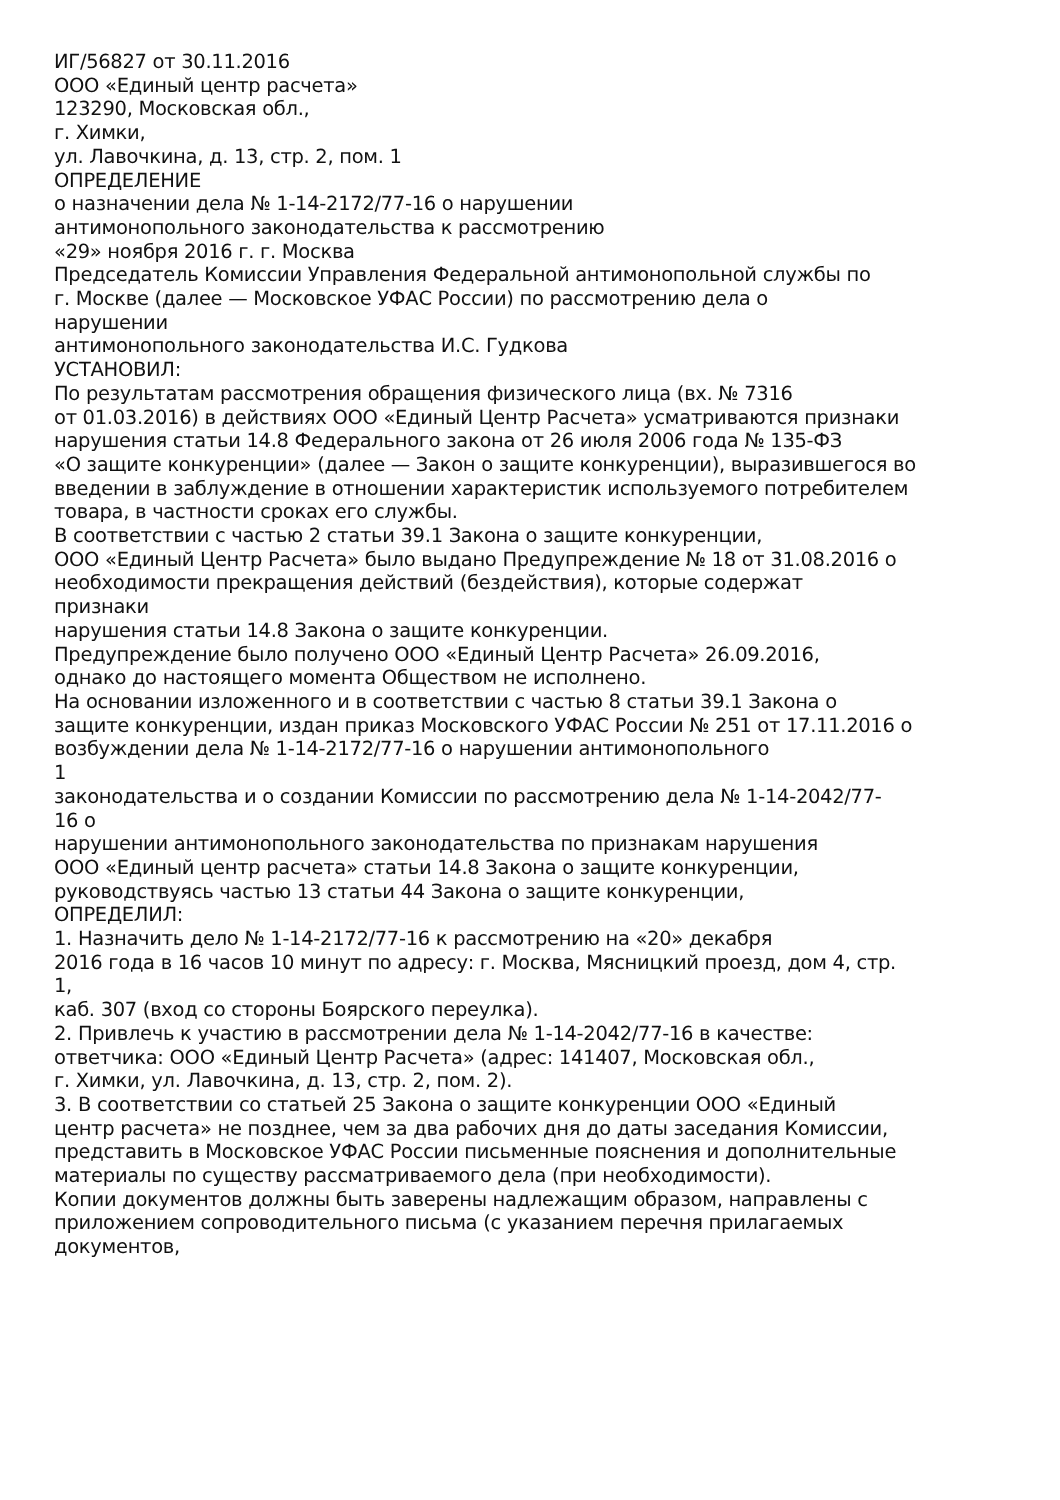ИГ/56827 от 30.11.2016
ООО «Единый центр расчета»
123290, Московская обл.,
г. Химки,
ул. Лавочкина, д. 13, стр. 2, пом. 1
ОПРЕДЕЛЕНИЕ
о назначении дела № 1-14-2172/77-16 о нарушении
антимонопольного законодательства к рассмотрению
«29» ноября 2016 г. г. Москва
Председатель Комиссии Управления Федеральной антимонопольной службы по
г. Москве (далее — Московское УФАС России) по рассмотрению дела о
нарушении
антимонопольного законодательства И.С. Гудкова
УСТАНОВИЛ:
По результатам рассмотрения обращения физического лица (вх. № 7316
от 01.03.2016) в действиях ООО «Единый Центр Расчета» усматриваются признаки
нарушения статьи 14.8 Федерального закона от 26 июля 2006 года № 135-ФЗ
«О защите конкуренции» (далее — Закон о защите конкуренции), выразившегося во
введении в заблуждение в отношении характеристик используемого потребителем
товара, в частности сроках его службы.
В соответствии с частью 2 статьи 39.1 Закона о защите конкуренции,
ООО «Единый Центр Расчета» было выдано Предупреждение № 18 от 31.08.2016 о
необходимости прекращения действий (бездействия), которые содержат
признаки
нарушения статьи 14.8 Закона о защите конкуренции.
Предупреждение было получено ООО «Единый Центр Расчета» 26.09.2016,
однако до настоящего момента Обществом не исполнено.
На основании изложенного и в соответствии с частью 8 статьи 39.1 Закона о
защите конкуренции, издан приказ Московского УФАС России № 251 от 17.11.2016 о
возбуждении дела № 1-14-2172/77-16 о нарушении антимонопольного
1
законодательства и о создании Комиссии по рассмотрению дела № 1-14-2042/77-
16 о
нарушении антимонопольного законодательства по признакам нарушения
ООО «Единый центр расчета» статьи 14.8 Закона о защите конкуренции,
руководствуясь частью 13 статьи 44 Закона о защите конкуренции,
ОПРЕДЕЛИЛ:
1. Назначить дело № 1-14-2172/77-16 к рассмотрению на «20» декабря
2016 года в 16 часов 10 минут по адресу: г. Москва, Мясницкий проезд, дом 4, стр.
1,
каб. 307 (вход со стороны Боярского переулка).
2. Привлечь к участию в рассмотрении дела № 1-14-2042/77-16 в качестве:
ответчика: ООО «Единый Центр Расчета» (адрес: 141407, Московская обл.,
г. Химки, ул. Лавочкина, д. 13, стр. 2, пом. 2).
3. В соответствии со статьей 25 Закона о защите конкуренции ООО «Единый
центр расчета» не позднее, чем за два рабочих дня до даты заседания Комиссии,
представить в Московское УФАС России письменные пояснения и дополнительные
материалы по существу рассматриваемого дела (при необходимости).
Копии документов должны быть заверены надлежащим образом, направлены с
приложением сопроводительного письма (с указанием перечня прилагаемых
документов,